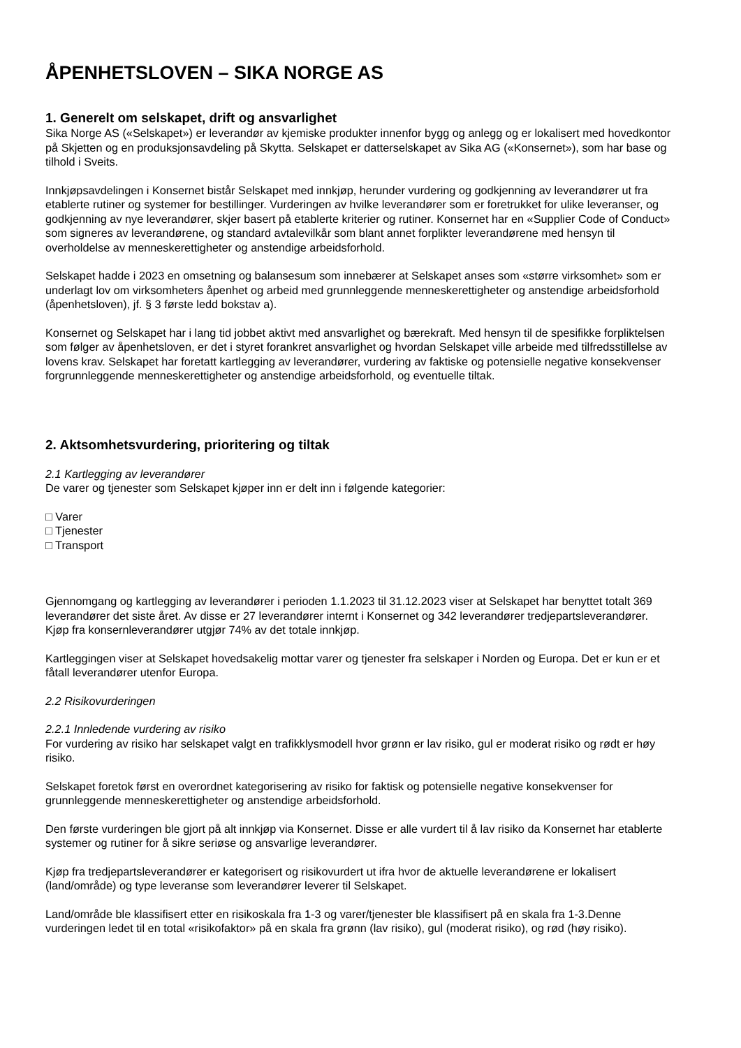ÅPENHETSLOVEN – SIKA NORGE AS
1. Generelt om selskapet, drift og ansvarlighet
Sika Norge AS («Selskapet») er leverandør av kjemiske produkter innenfor bygg og anlegg og er lokalisert med hovedkontor på Skjetten og en produksjonsavdeling på Skytta. Selskapet er datterselskapet av Sika AG («Konsernet»), som har base og tilhold i Sveits.
Innkjøpsavdelingen i Konsernet bistår Selskapet med innkjøp, herunder vurdering og godkjenning av leverandører ut fra etablerte rutiner og systemer for bestillinger. Vurderingen av hvilke leverandører som er foretrukket for ulike leveranser, og godkjenning av nye leverandører, skjer basert på etablerte kriterier og rutiner. Konsernet har en «Supplier Code of Conduct» som signeres av leverandørene, og standard avtalevilkår som blant annet forplikter leverandørene med hensyn til overholdelse av menneskerettigheter og anstendige arbeidsforhold.
Selskapet hadde i 2023 en omsetning og balansesum som innebærer at Selskapet anses som «større virksomhet» som er underlagt lov om virksomheters åpenhet og arbeid med grunnleggende menneskerettigheter og anstendige arbeidsforhold (åpenhetsloven), jf. § 3 første ledd bokstav a).
Konsernet og Selskapet har i lang tid jobbet aktivt med ansvarlighet og bærekraft. Med hensyn til de spesifikke forpliktelsen som følger av åpenhetsloven, er det i styret forankret ansvarlighet og hvordan Selskapet ville arbeide med tilfredsstillelse av lovens krav. Selskapet har foretatt kartlegging av leverandører, vurdering av faktiske og potensielle negative konsekvenser forgrunnleggende menneskerettigheter og anstendige arbeidsforhold, og eventuelle tiltak.
2. Aktsomhetsvurdering, prioritering og tiltak
2.1 Kartlegging av leverandører
De varer og tjenester som Selskapet kjøper inn er delt inn i følgende kategorier:
□ Varer
□ Tjenester
□ Transport
Gjennomgang og kartlegging av leverandører i perioden 1.1.2023 til 31.12.2023 viser at Selskapet har benyttet totalt 369 leverandører det siste året. Av disse er 27 leverandører internt i Konsernet og 342 leverandører tredjepartsleverandører. Kjøp fra konsernleverandører utgjør 74% av det totale innkjøp.
Kartleggingen viser at Selskapet hovedsakelig mottar varer og tjenester fra selskaper i Norden og Europa. Det er kun er et fåtall leverandører utenfor Europa.
2.2 Risikovurderingen
2.2.1 Innledende vurdering av risiko
For vurdering av risiko har selskapet valgt en trafikklysmodell hvor grønn er lav risiko, gul er moderat risiko og rødt er høy risiko.
Selskapet foretok først en overordnet kategorisering av risiko for faktisk og potensielle negative konsekvenser for grunnleggende menneskerettigheter og anstendige arbeidsforhold.
Den første vurderingen ble gjort på alt innkjøp via Konsernet. Disse er alle vurdert til å lav risiko da Konsernet har etablerte systemer og rutiner for å sikre seriøse og ansvarlige leverandører.
Kjøp fra tredjepartsleverandører er kategorisert og risikovurdert ut ifra hvor de aktuelle leverandørene er lokalisert (land/område) og type leveranse som leverandører leverer til Selskapet.
Land/område ble klassifisert etter en risikoskala fra 1-3 og varer/tjenester ble klassifisert på en skala fra 1-3.Denne vurderingen ledet til en total «risikofaktor» på en skala fra grønn (lav risiko), gul (moderat risiko), og rød (høy risiko).